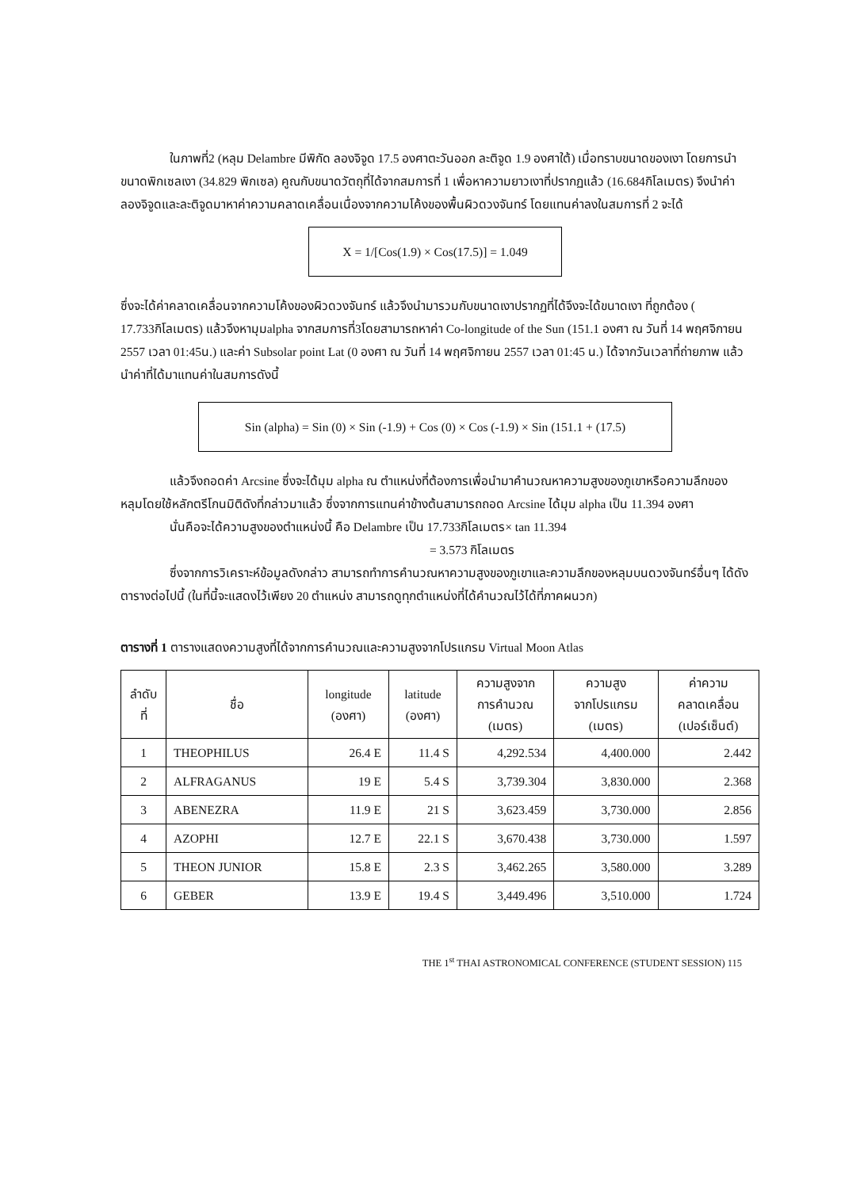ในภาพที่2 (หลุม Delambre มีพิกัด ลองจิจูด 17.5 องศาตะวันออก ละติจูด 1.9 องศาใต้) เมื่อทราบขนาดของเงา โดยการนำขนาดพิกเซลเงา (34.829 พิกเซล) คูณกับขนาดวัตถุที่ได้จากสมการที่ 1 เพื่อหาความยาวเงาที่ปรากฏแล้ว (16.684กิโลเมตร) จึงนำค่าลองจิจูดและละติจูดมาหาค่าความคลาดเคลื่อนเนื่องจากความโค้งของพื้นผิวดวงจันทร์ โดยแทนค่าลงในสมการที่ 2 จะได้
X = 1/[Cos(1.9) × Cos(17.5)] = 1.049
ซึ่งจะได้ค่าคลาดเคลื่อนจากความโค้งของผิวดวงจันทร์ แล้วจึงนำมารวมกับขนาดเงาปรากฏที่ได้จึงจะได้ขนาดเงา ที่ถูกต้อง ( 17.733กิโลเมตร) แล้วจึงหามุมalpha จากสมการที่3โดยสามารถหาค่า Co-longitude of the Sun (151.1 องศา ณ วันที่ 14 พฤศจิกายน 2557 เวลา 01:45น.) และค่า Subsolar point Lat (0 องศา ณ วันที่ 14 พฤศจิกายน 2557 เวลา 01:45 น.) ได้จากวันเวลาที่ถ่ายภาพ แล้วนำค่าที่ได้มาแทนค่าในสมการดังนี้
Sin (alpha) = Sin (0) × Sin (-1.9) + Cos (0) × Cos (-1.9) × Sin (151.1 + (17.5)
แล้วจึงถอดค่า Arcsine ซึ่งจะได้มุม alpha ณ ตำแหน่งที่ต้องการเพื่อนำมาคำนวณหาความสูงของภูเขาหรือความลึกของหลุมโดยใช้หลักตรีโกนมิติดังที่กล่าวมาแล้ว ซึ่งจากการแทนค่าข้างต้นสามารถถอด Arcsine ได้มุม alpha เป็น 11.394 องศา
นั่นคือจะได้ความสูงของตำแหน่งนี้ คือ Delambre เป็น 17.733กิโลเมตร× tan 11.394
= 3.573 กิโลเมตร
ซึ่งจากการวิเคราะห์ข้อมูลดังกล่าว สามารถทำการคำนวณหาความสูงของภูเขาและความลึกของหลุมบนดวงจันทร์อื่นๆ ได้ดังตารางต่อไปนี้ (ในที่นี้จะแสดงไว้เพียง 20 ตำแหน่ง สามารถดูทุกตำแหน่งที่ได้คำนวณไว้ได้ที่ภาคผนวก)
ตารางที่ 1 ตารางแสดงความสูงที่ได้จากการคำนวณและความสูงจากโปรแกรม Virtual Moon Atlas
| ลำดับ ที่ | ชื่อ | longitude (องศา) | latitude (องศา) | ความสูงจาก การคำนวณ (เมตร) | ความสูง จากโปรแกรม (เมตร) | ค่าความ คลาดเคลื่อน (เปอร์เซ็นต์) |
| --- | --- | --- | --- | --- | --- | --- |
| 1 | THEOPHILUS | 26.4 E | 11.4 S | 4,292.534 | 4,400.000 | 2.442 |
| 2 | ALFRAGANUS | 19 E | 5.4 S | 3,739.304 | 3,830.000 | 2.368 |
| 3 | ABENEZRA | 11.9 E | 21 S | 3,623.459 | 3,730.000 | 2.856 |
| 4 | AZOPHI | 12.7 E | 22.1 S | 3,670.438 | 3,730.000 | 1.597 |
| 5 | THEON JUNIOR | 15.8 E | 2.3 S | 3,462.265 | 3,580.000 | 3.289 |
| 6 | GEBER | 13.9 E | 19.4 S | 3,449.496 | 3,510.000 | 1.724 |
THE 1<sup>st</sup> THAI ASTRONOMICAL CONFERENCE (STUDENT SESSION) 115